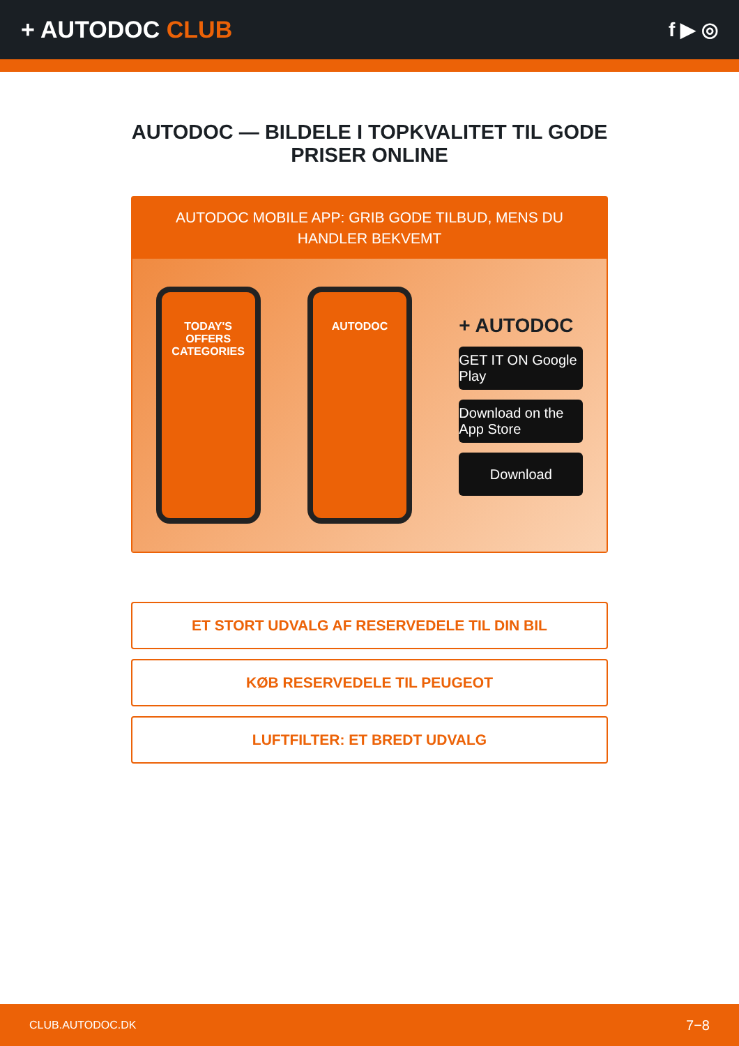+ AUTODOC CLUB
f ▶ ◎
AUTODOC — BILDELE I TOPKVALITET TIL GODE PRISER ONLINE
AUTODOC MOBILE APP: GRIB GODE TILBUD, MENS DU HANDLER BEKVEMT
TODAY'S OFFERS
CATEGORIES
AUTODOC
+ AUTODOC
GET IT ON Google Play
Download on the App Store
Download
ET STORT UDVALG AF RESERVEDELE TIL DIN BIL
KØB RESERVEDELE TIL PEUGEOT
LUFTFILTER: ET BREDT UDVALG
CLUB.AUTODOC.DK 7−8